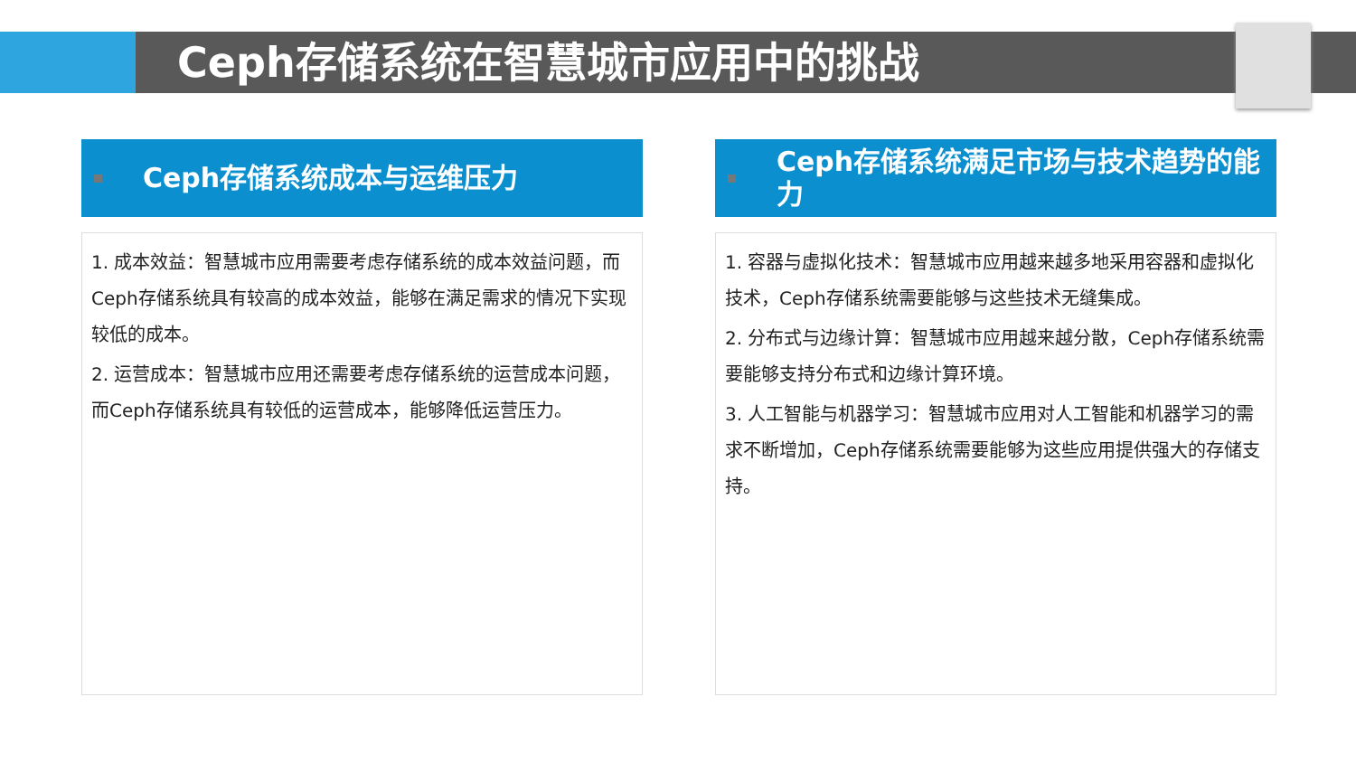Ceph存储系统在智慧城市应用中的挑战
Ceph存储系统成本与运维压力
1. 成本效益：智慧城市应用需要考虑存储系统的成本效益问题，而Ceph存储系统具有较高的成本效益，能够在满足需求的情况下实现较低的成本。
2. 运营成本：智慧城市应用还需要考虑存储系统的运营成本问题，而Ceph存储系统具有较低的运营成本，能够降低运营压力。
Ceph存储系统满足市场与技术趋势的能力
1. 容器与虚拟化技术：智慧城市应用越来越多地采用容器和虚拟化技术，Ceph存储系统需要能够与这些技术无缝集成。
2. 分布式与边缘计算：智慧城市应用越来越分散，Ceph存储系统需要能够支持分布式和边缘计算环境。
3. 人工智能与机器学习：智慧城市应用对人工智能和机器学习的需求不断增加，Ceph存储系统需要能够为这些应用提供强大的存储支持。